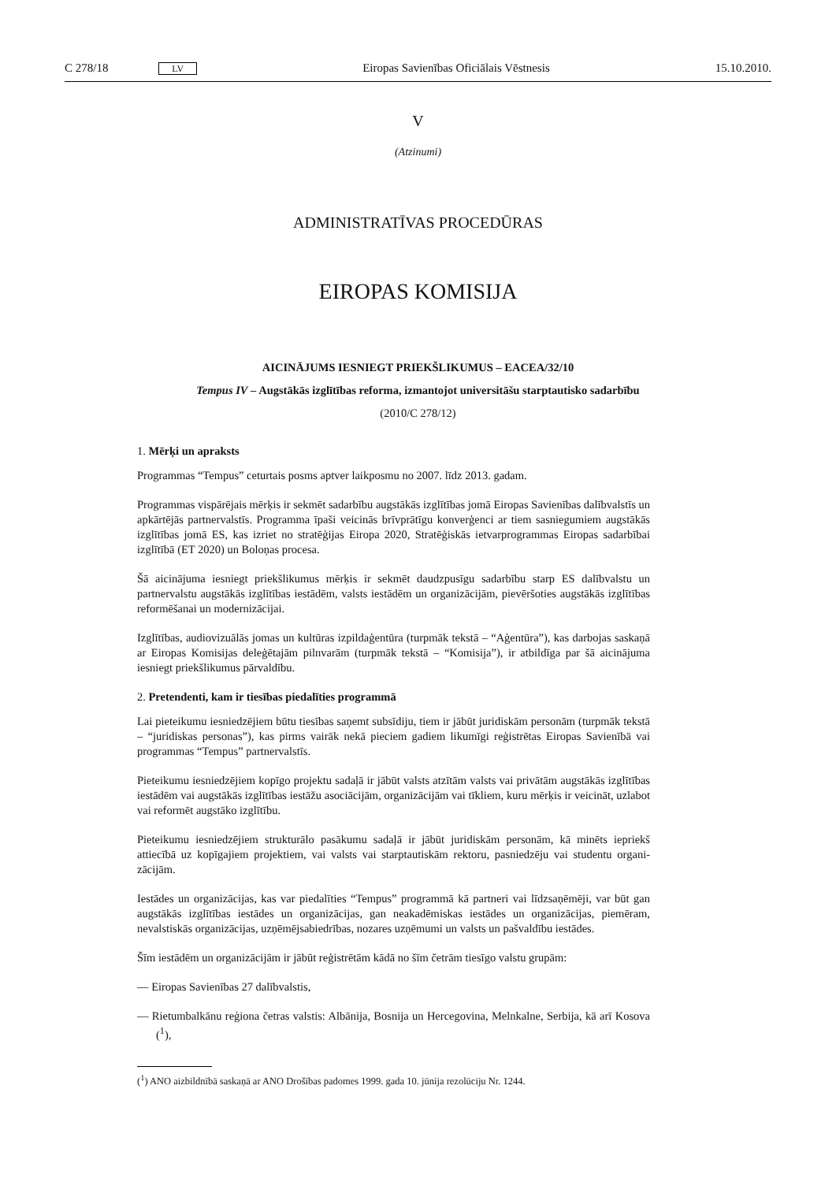C 278/18 LV Eiropas Savienības Oficiālais Vēstnesis 15.10.2010.
V
(Atzinumi)
ADMINISTRATĪVAS PROCEDŪRAS
EIROPAS KOMISIJA
AICINĀJUMS IESNIEGT PRIEKŠLIKUMUS – EACEA/32/10
Tempus IV – Augstākās izglītības reforma, izmantojot universitāšu starptautisko sadarbību
(2010/C 278/12)
1. Mērķi un apraksts
Programmas “Tempus” ceturtais posms aptver laikposmu no 2007. līdz 2013. gadam.
Programmas vispārējais mērķis ir sekmēt sadarbību augstākās izglītības jomā Eiropas Savienības dalībvalstīs un apkārtējās partnervalstīs. Programma īpaši veicinās brīvprātīgu konverģenci ar tiem sasniegumiem augstākās izglītības jomā ES, kas izriet no stratēģijas Eiropa 2020, Stratēģiskās ietvarprogrammas Eiropas sadarbībai izglītībā (ET 2020) un Boloņas procesa.
Šā aicinājuma iesniegt priekšlikumus mērķis ir sekmēt daudzpusīgu sadarbību starp ES dalībvalstu un partnervalstu augstākās izglītības iestādēm, valsts iestādēm un organizācijām, pievēršoties augstākās izglītības reformēšanai un modernizācijai.
Izglītības, audiovizuālās jomas un kultūras izpildaģentūra (turpmāk tekstā – “Aģentūra”), kas darbojas saskaņā ar Eiropas Komisijas deleģētajām pilnvarām (turpmāk tekstā – “Komisija”), ir atbildīga par šā aicinājuma iesniegt priekšlikumus pārvaldību.
2. Pretendenti, kam ir tiesības piedalīties programmā
Lai pieteikumu iesniedzējiem būtu tiesības saņemt subsīdiju, tiem ir jābūt juridiskām personām (turpmāk tekstā – “juridiskas personas”), kas pirms vairāk nekā pieciem gadiem likumīgi reģistrētas Eiropas Savienībā vai programmas “Tempus” partnervalstīs.
Pieteikumu iesniedzējiem kopīgo projektu sadaļā ir jābūt valsts atzītām valsts vai privātām augstākās izglī­tības iestādēm vai augstākās izglītības iestāžu asociācijām, organizācijām vai tīkliem, kuru mērķis ir veicināt, uzlabot vai reformēt augstāko izglītību.
Pieteikumu iesniedzējiem strukturālo pasākumu sadaļā ir jābūt juridiskām personām, kā minēts iepriekš attiecībā uz kopīgajiem projektiem, vai valsts vai starptautiskām rektoru, pasniedzēju vai studentu organi­zācijām.
Iestādes un organizācijas, kas var piedalīties “Tempus” programmā kā partneri vai līdzsaņēmēji, var būt gan augstākās izglītības iestādes un organizācijas, gan neakadēmiskas iestādes un organizācijas, piemēram, nevalstiskās organizācijas, uzņēmējsabiedrības, nozares uzņēmumi un valsts un pašvaldību iestādes.
Šīm iestādēm un organizācijām ir jābūt reģistrētām kādā no šīm četrām tiesīgo valstu grupām:
— Eiropas Savienības 27 dalībvalstis,
— Rietumbalkānu reģiona četras valstis: Albānija, Bosnija un Hercegovina, Melnkalne, Serbija, kā arī Kosova (<sup>1</sup>),
(<sup>1</sup>) ANO aizbildnībā saskaņā ar ANO Drošības padomes 1999. gada 10. jūnija rezolūciju Nr. 1244.